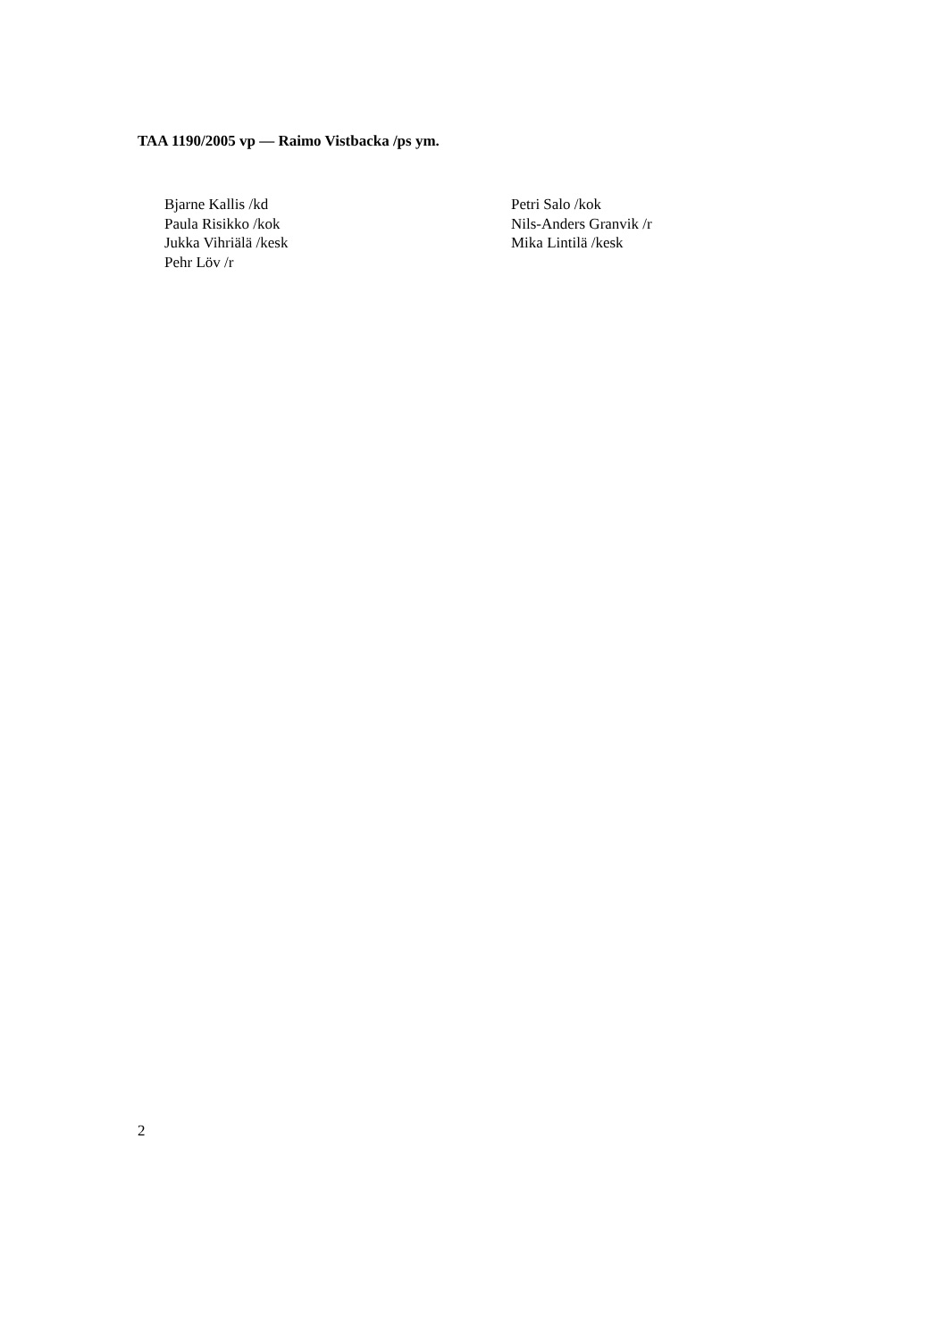TAA 1190/2005 vp — Raimo Vistbacka /ps ym.
Bjarne Kallis /kd
Paula Risikko /kok
Jukka Vihriälä /kesk
Pehr Löv /r
Petri Salo /kok
Nils-Anders Granvik /r
Mika Lintilä /kesk
2